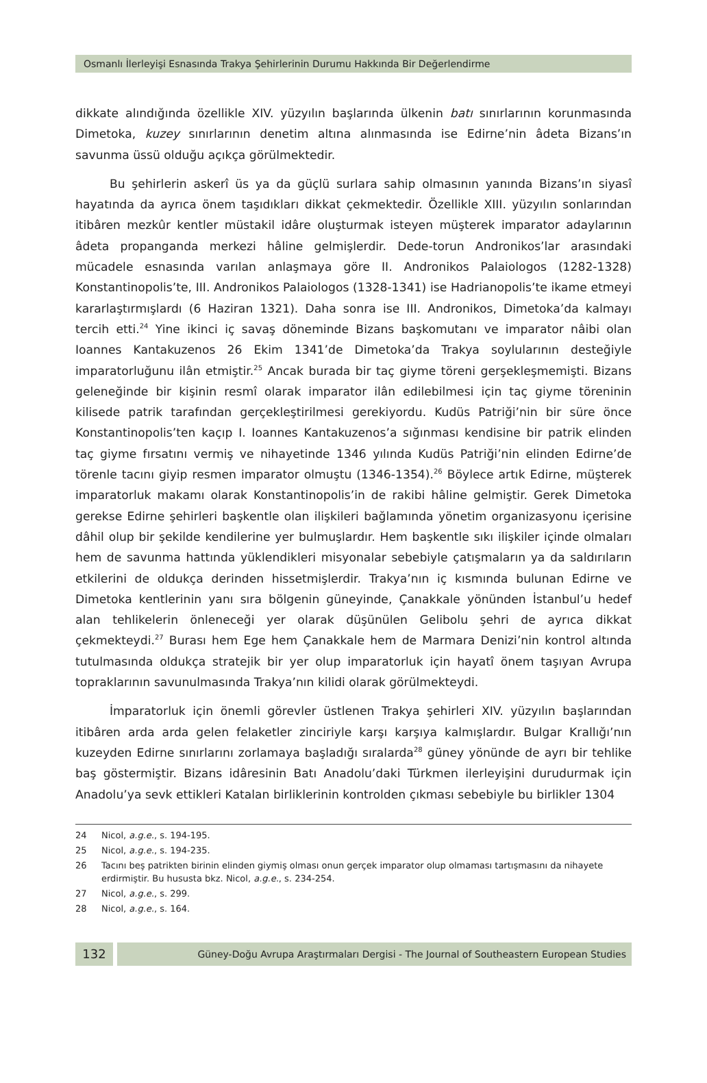Osmanlı İlerleyişi Esnasında Trakya Şehirlerinin Durumu Hakkında Bir Değerlendirme
dikkate alındığında özellikle XIV. yüzyılın başlarında ülkenin batı sınırlarının korunmasında Dimetoka, kuzey sınırlarının denetim altına alınmasında ise Edirne’nin âdeta Bizans’ın savunma üssü olduğu açıkça görülmektedir.
Bu şehirlerin askerî üs ya da güçlü surlara sahip olmasının yanında Bizans’ın siyasî hayatında da ayrıca önem taşıdıkları dikkat çekmektedir. Özellikle XIII. yüzyılın sonlarından itibâren mezkûr kentler müstakil idâre oluşturmak isteyen müşterek imparator adaylarının âdeta propanganda merkezi hâline gelmişlerdir. Dede-torun Andronikos’lar arasındaki mücadele esnasında varılan anlaşmaya göre II. Andronikos Palaiologos (1282-1328) Konstantinopolis’te, III. Andronikos Palaiologos (1328-1341) ise Hadrianopolis’te ikame etmeyi kararlaştırmışlardı (6 Haziran 1321). Daha sonra ise III. Andronikos, Dimetoka’da kalmayı tercih etti.<sup>24</sup> Yine ikinci iç savaş döneminde Bizans başkomutanı ve imparator nâibi olan Ioannes Kantakuzenos 26 Ekim 1341’de Dimetoka’da Trakya soylularının desteğiyle imparatorluğunu ilân etmiştir.<sup>25</sup> Ancak burada bir taç giyme töreni gerşekleşmemişti. Bizans geleneğinde bir kişinin resmî olarak imparator ilân edilebilmesi için taç giyme töreninin kilisede patrik tarafından gerçekleştirilmesi gerekiyordu. Kudüs Patriği’nin bir süre önce Konstantinopolis’ten kaçıp I. Ioannes Kantakuzenos’a sığınması kendisine bir patrik elinden taç giyme fırsatını vermiş ve nihayetinde 1346 yılında Kudüs Patriği’nin elinden Edirne’de törenle tacını giyip resmen imparator olmuştu (1346-1354).<sup>26</sup> Böylece artık Edirne, müşterek imparatorluk makamı olarak Konstantinopolis’in de rakibi hâline gelmiştir. Gerek Dimetoka gerekse Edirne şehirleri başkentle olan ilişkileri bağlamında yönetim organizasyonu içerisine dâhil olup bir şekilde kendilerine yer bulmuşlardır. Hem başkentle sıkı ilişkiler içinde olmaları hem de savunma hattında yüklendikleri misyonalar sebebiyle çatışmaların ya da saldırıların etkilerini de oldukça derinden hissetmişlerdir. Trakya’nın iç kısmında bulunan Edirne ve Dimetoka kentlerinin yanı sıra bölgenin güneyinde, Çanakkale yönünden İstanbul’u hedef alan tehlikelerin önleneceği yer olarak düşünülen Gelibolu şehri de ayrıca dikkat çekmekteydi.<sup>27</sup> Burası hem Ege hem Çanakkale hem de Marmara Denizi’nin kontrol altında tutulmasında oldukça stratejik bir yer olup imparatorluk için hayatî önem taşıyan Avrupa topraklarının savunulmasında Trakya’nın kilidi olarak görülmekteydi.
İmparatorluk için önemli görevler üstlenen Trakya şehirleri XIV. yüzyılın başlarından itibâren arda arda gelen felaketler zinciriyle karşı karşıya kalmışlardır. Bulgar Krallığı’nın kuzeyden Edirne sınırlarını zorlamaya başladığı sıralarda<sup>28</sup> güney yönünde de ayrı bir tehlike baş göstermiştir. Bizans idâresinin Batı Anadolu’daki Türkmen ilerleyişini durudurmak için Anadolu’ya sevk ettikleri Katalan birliklerinin kontrolden çıkması sebebiyle bu birlikler 1304
24 Nicol, a.g.e., s. 194-195.
25 Nicol, a.g.e., s. 194-235.
26 Tacını beş patrikten birinin elinden giymiş olması onun gerçek imparator olup olmaması tartışmasını da nihayete erdirmiştir. Bu hususta bkz. Nicol, a.g.e., s. 234-254.
27 Nicol, a.g.e., s. 299.
28 Nicol, a.g.e., s. 164.
132
Güney-Doğu Avrupa Araştırmaları Dergisi - The Journal of Southeastern European Studies